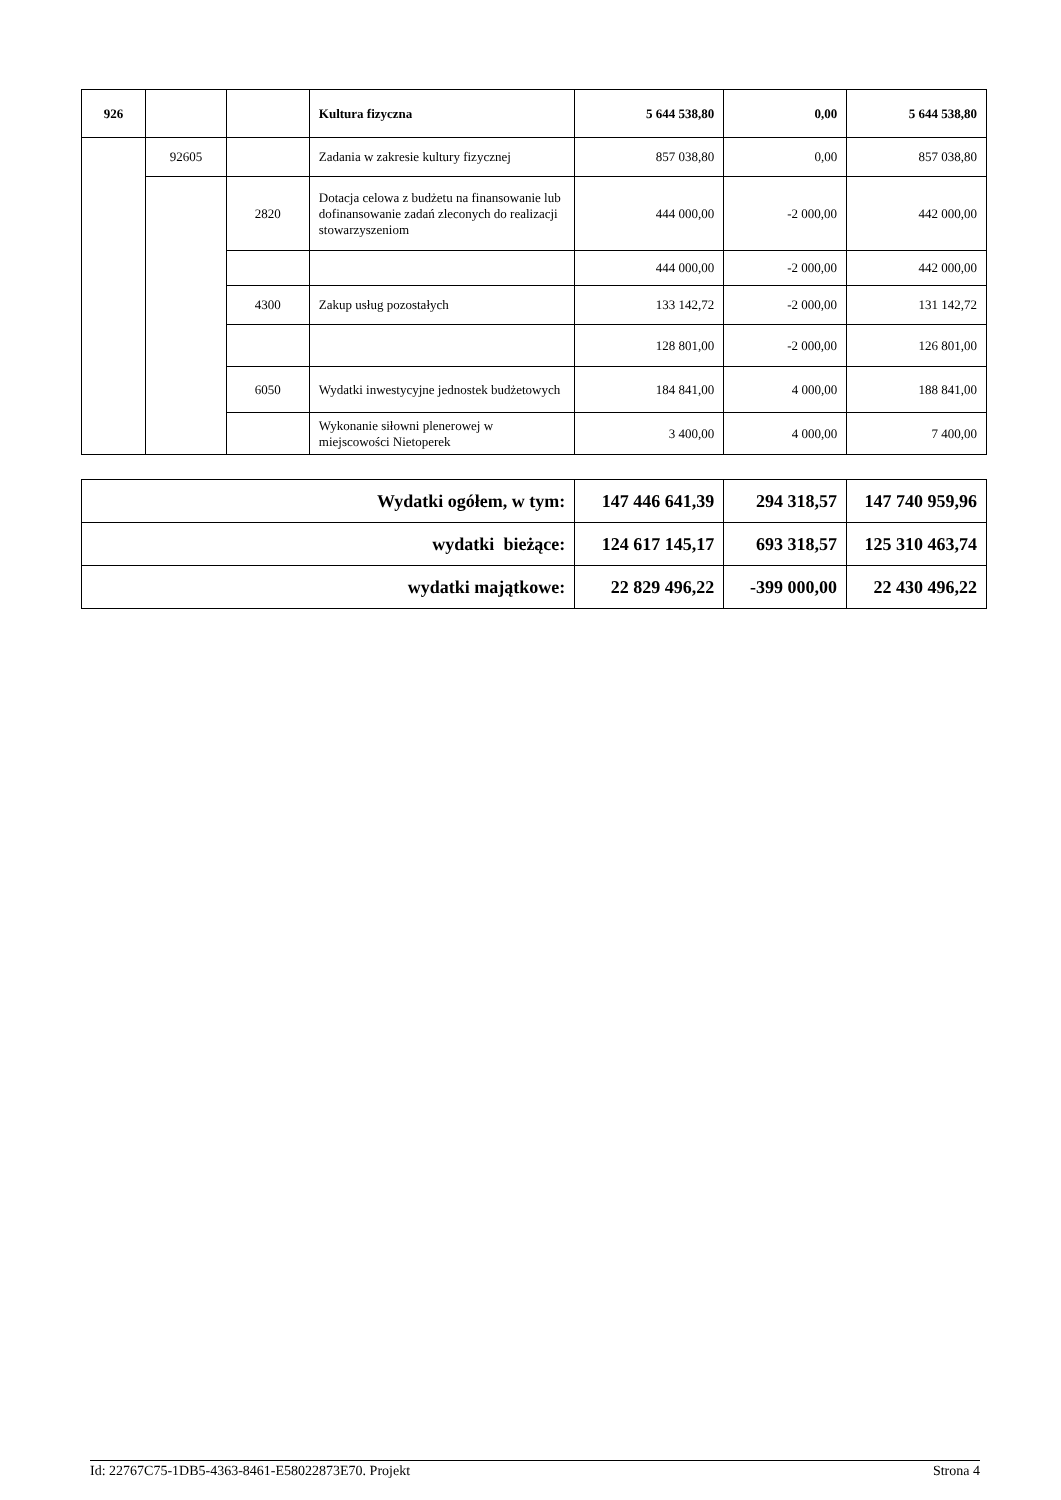| 926 | | | Kultura fizyczna | 5 644 538,80 | 0,00 | 5 644 538,80 |
| | 92605 | | Zadania w zakresie kultury fizycznej | 857 038,80 | 0,00 | 857 038,80 |
| | | 2820 | Dotacja celowa z budżetu na finansowanie lub dofinansowanie zadań zleconych do realizacji stowarzyszeniom | 444 000,00 | -2 000,00 | 442 000,00 |
| | | | | 444 000,00 | -2 000,00 | 442 000,00 |
| | | 4300 | Zakup usług pozostałych | 133 142,72 | -2 000,00 | 131 142,72 |
| | | | | 128 801,00 | -2 000,00 | 126 801,00 |
| | | 6050 | Wydatki inwestycyjne jednostek budżetowych | 184 841,00 | 4 000,00 | 188 841,00 |
| | | | Wykonanie siłowni plenerowej w miejscowości Nietoperek | 3 400,00 | 4 000,00 | 7 400,00 |
| Wydatki ogółem, w tym: | 147 446 641,39 | 294 318,57 | 147 740 959,96 |
| wydatki bieżące: | 124 617 145,17 | 693 318,57 | 125 310 463,74 |
| wydatki majątkowe: | 22 829 496,22 | -399 000,00 | 22 430 496,22 |
Id: 22767C75-1DB5-4363-8461-E58022873E70. Projekt Strona 4